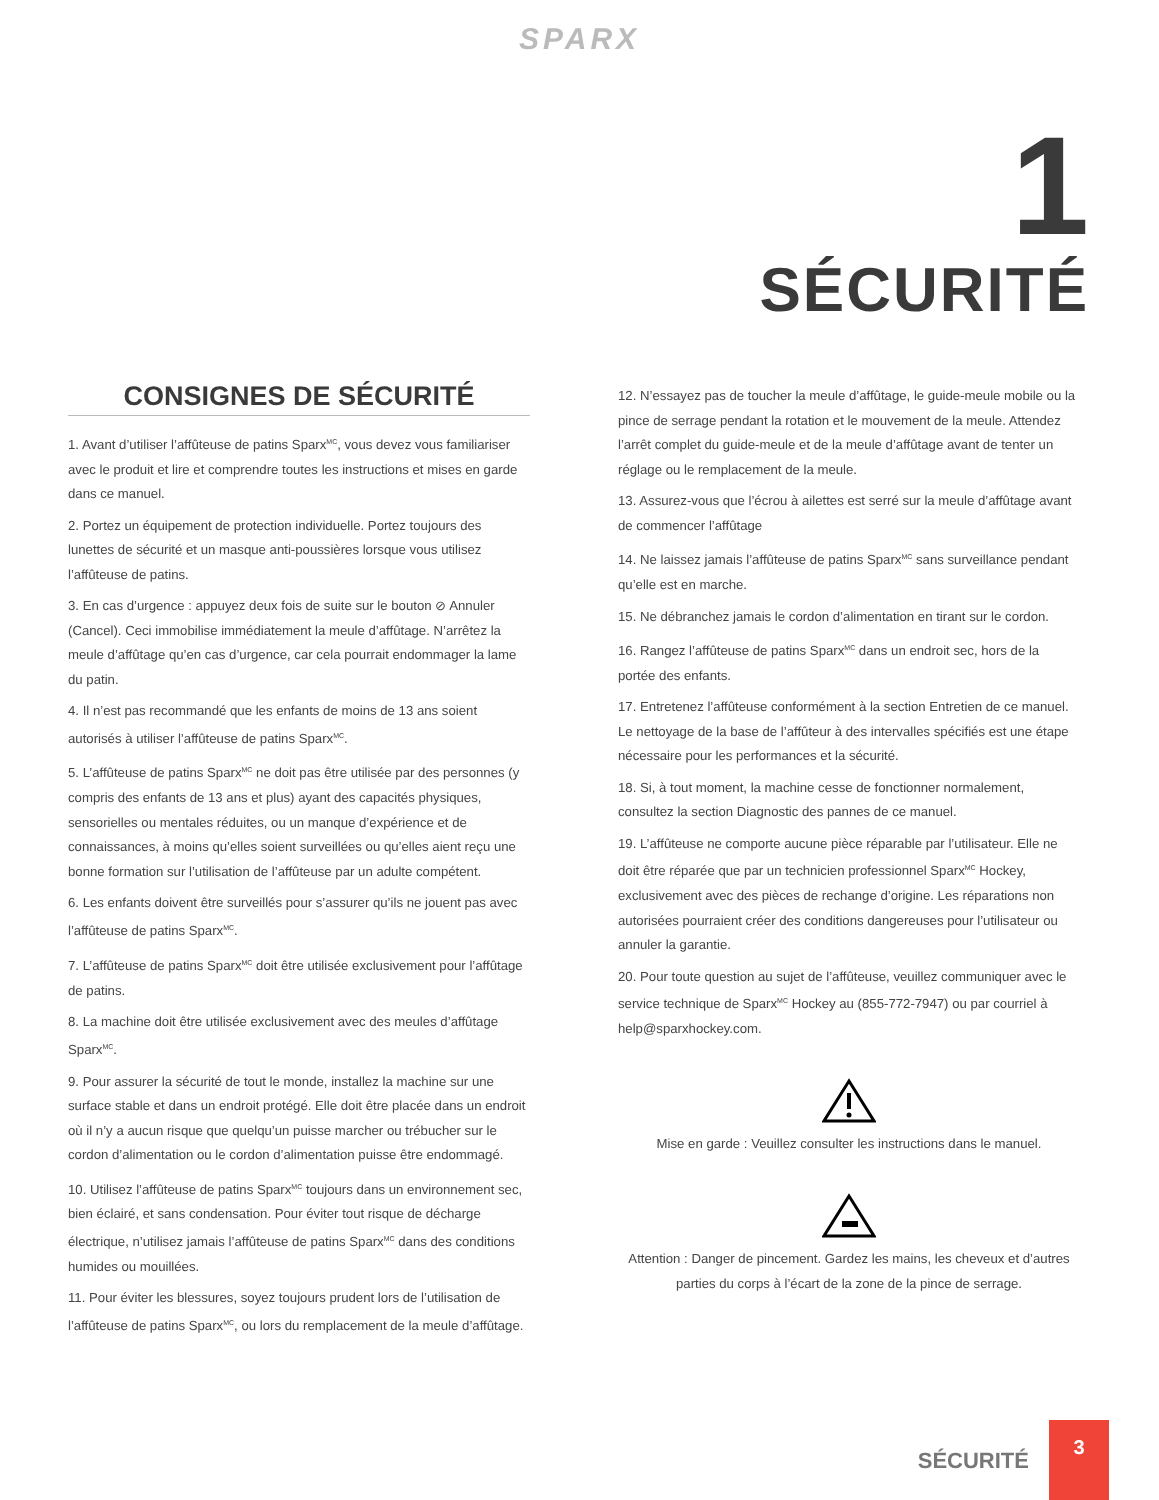SPARX
1
SÉCURITÉ
CONSIGNES DE SÉCURITÉ
1. Avant d’utiliser l’affûteuse de patins Sparx<sup>MC</sup>, vous devez vous familiariser avec le produit et lire et comprendre toutes les instructions et mises en garde dans ce manuel.
2. Portez un équipement de protection individuelle. Portez toujours des lunettes de sécurité et un masque anti-poussières lorsque vous utilisez l’affûteuse de patins.
3. En cas d’urgence : appuyez deux fois de suite sur le bouton ⊘ Annuler (Cancel). Ceci immobilise immédiatement la meule d’affûtage. N’arrêtez la meule d’affûtage qu’en cas d’urgence, car cela pourrait endommager la lame du patin.
4. Il n’est pas recommandé que les enfants de moins de 13 ans soient autorisés à utiliser l’affûteuse de patins Sparx<sup>MC</sup>.
5. L’affûteuse de patins Sparx<sup>MC</sup> ne doit pas être utilisée par des personnes (y compris des enfants de 13 ans et plus) ayant des capacités physiques, sensorielles ou mentales réduites, ou un manque d’expérience et de connaissances, à moins qu’elles soient surveillées ou qu’elles aient reçu une bonne formation sur l’utilisation de l’affûteuse par un adulte compétent.
6. Les enfants doivent être surveillés pour s’assurer qu’ils ne jouent pas avec l’affûteuse de patins Sparx<sup>MC</sup>.
7. L’affûteuse de patins Sparx<sup>MC</sup> doit être utilisée exclusivement pour l’affûtage de patins.
8. La machine doit être utilisée exclusivement avec des meules d’affûtage Sparx<sup>MC</sup>.
9. Pour assurer la sécurité de tout le monde, installez la machine sur une surface stable et dans un endroit protégé. Elle doit être placée dans un endroit où il n’y a aucun risque que quelqu’un puisse marcher ou trébucher sur le cordon d’alimentation ou le cordon d’alimentation puisse être endommagé.
10. Utilisez l’affûteuse de patins Sparx<sup>MC</sup> toujours dans un environnement sec, bien éclairé, et sans condensation. Pour éviter tout risque de décharge électrique, n’utilisez jamais l’affûteuse de patins Sparx<sup>MC</sup> dans des conditions humides ou mouillées.
11. Pour éviter les blessures, soyez toujours prudent lors de l’utilisation de l’affûteuse de patins Sparx<sup>MC</sup>, ou lors du remplacement de la meule d’affûtage.
12. N’essayez pas de toucher la meule d’affûtage, le guide-meule mobile ou la pince de serrage pendant la rotation et le mouvement de la meule. Attendez l’arrêt complet du guide-meule et de la meule d’affûtage avant de tenter un réglage ou le remplacement de la meule.
13. Assurez-vous que l’écrou à ailettes est serré sur la meule d’affûtage avant de commencer l’affûtage
14. Ne laissez jamais l’affûteuse de patins Sparx<sup>MC</sup> sans surveillance pendant qu’elle est en marche.
15. Ne débranchez jamais le cordon d’alimentation en tirant sur le cordon.
16. Rangez l’affûteuse de patins Sparx<sup>MC</sup> dans un endroit sec, hors de la portée des enfants.
17. Entretenez l’affûteuse conformément à la section Entretien de ce manuel. Le nettoyage de la base de l’affûteur à des intervalles spécifiés est une étape nécessaire pour les performances et la sécurité.
18. Si, à tout moment, la machine cesse de fonctionner normalement, consultez la section Diagnostic des pannes de ce manuel.
19. L’affûteuse ne comporte aucune pièce réparable par l’utilisateur. Elle ne doit être réparée que par un technicien professionnel Sparx<sup>MC</sup> Hockey, exclusivement avec des pièces de rechange d’origine. Les réparations non autorisées pourraient créer des conditions dangereuses pour l’utilisateur ou annuler la garantie.
20. Pour toute question au sujet de l’affûteuse, veuillez communiquer avec le service technique de Sparx<sup>MC</sup> Hockey au (855-772-7947) ou par courriel à help@sparxhockey.com.
Mise en garde : Veuillez consulter les instructions dans le manuel.
Attention : Danger de pincement. Gardez les mains, les cheveux et d’autres parties du corps à l’écart de la zone de la pince de serrage.
SÉCURITÉ
3